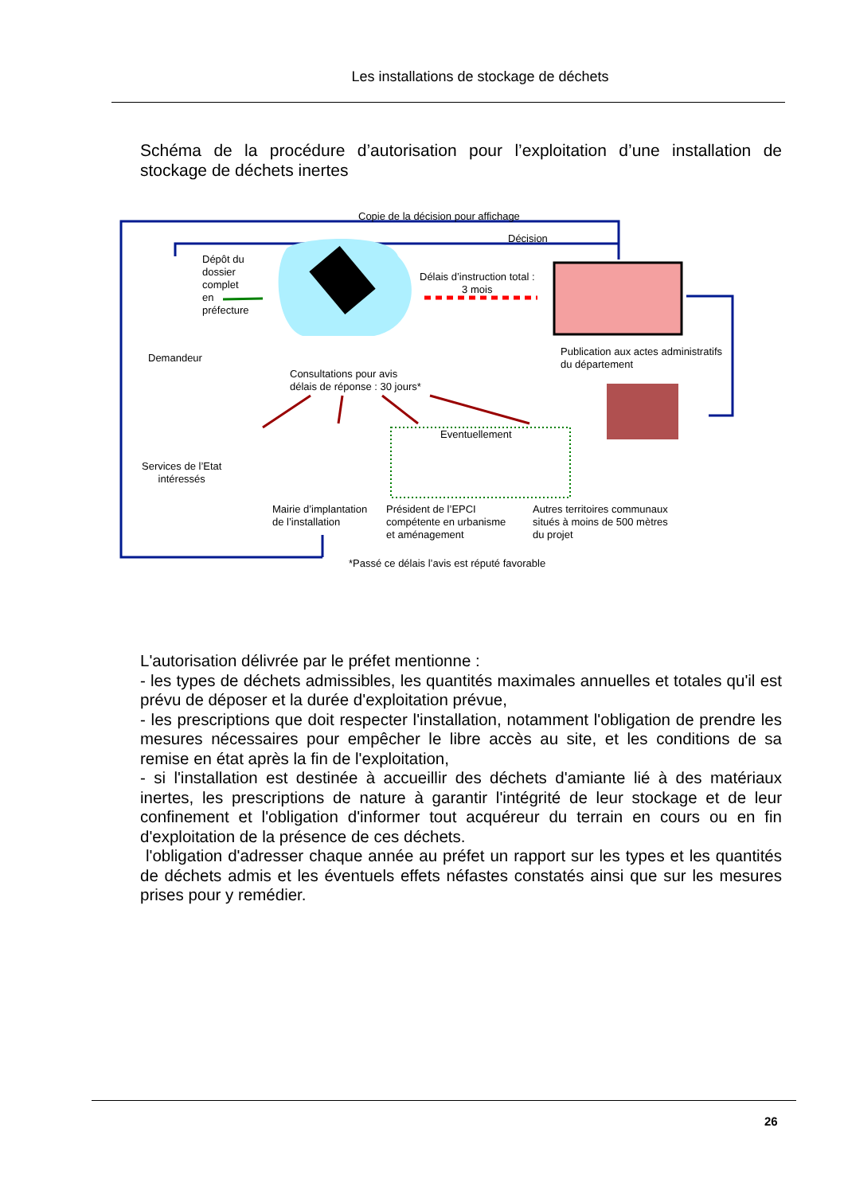Les installations de stockage de déchets
Schéma de la procédure d’autorisation pour l’exploitation d’une installation de stockage de déchets inertes
Copie de la décision pour affichage
Décision
Dépôt du
dossier
complet
en
préfecture
Délais d’instruction total :
3 mois
Demandeur
Publication aux actes administratifs
du département
Consultations pour avis
délais de réponse : 30 jours*
Eventuellement
Services de l’Etat
intéressés
Mairie d’implantation
de l’installation
Président de l’EPCI
compétente en urbanisme
et aménagement
Autres territoires communaux
situés à moins de 500 mètres
du projet
*Passé ce délais l’avis est réputé favorable
L'autorisation délivrée par le préfet mentionne :
- les types de déchets admissibles, les quantités maximales annuelles et totales qu'il est prévu de déposer et la durée d'exploitation prévue,
- les prescriptions que doit respecter l'installation, notamment l'obligation de prendre les mesures nécessaires pour empêcher le libre accès au site, et les conditions de sa remise en état après la fin de l'exploitation,
- si l'installation est destinée à accueillir des déchets d'amiante lié à des matériaux inertes, les prescriptions de nature à garantir l'intégrité de leur stockage et de leur confinement et l'obligation d'informer tout acquéreur du terrain en cours ou en fin d'exploitation de la présence de ces déchets.
l'obligation d'adresser chaque année au préfet un rapport sur les types et les quantités de déchets admis et les éventuels effets néfastes constatés ainsi que sur les mesures prises pour y remédier.
26